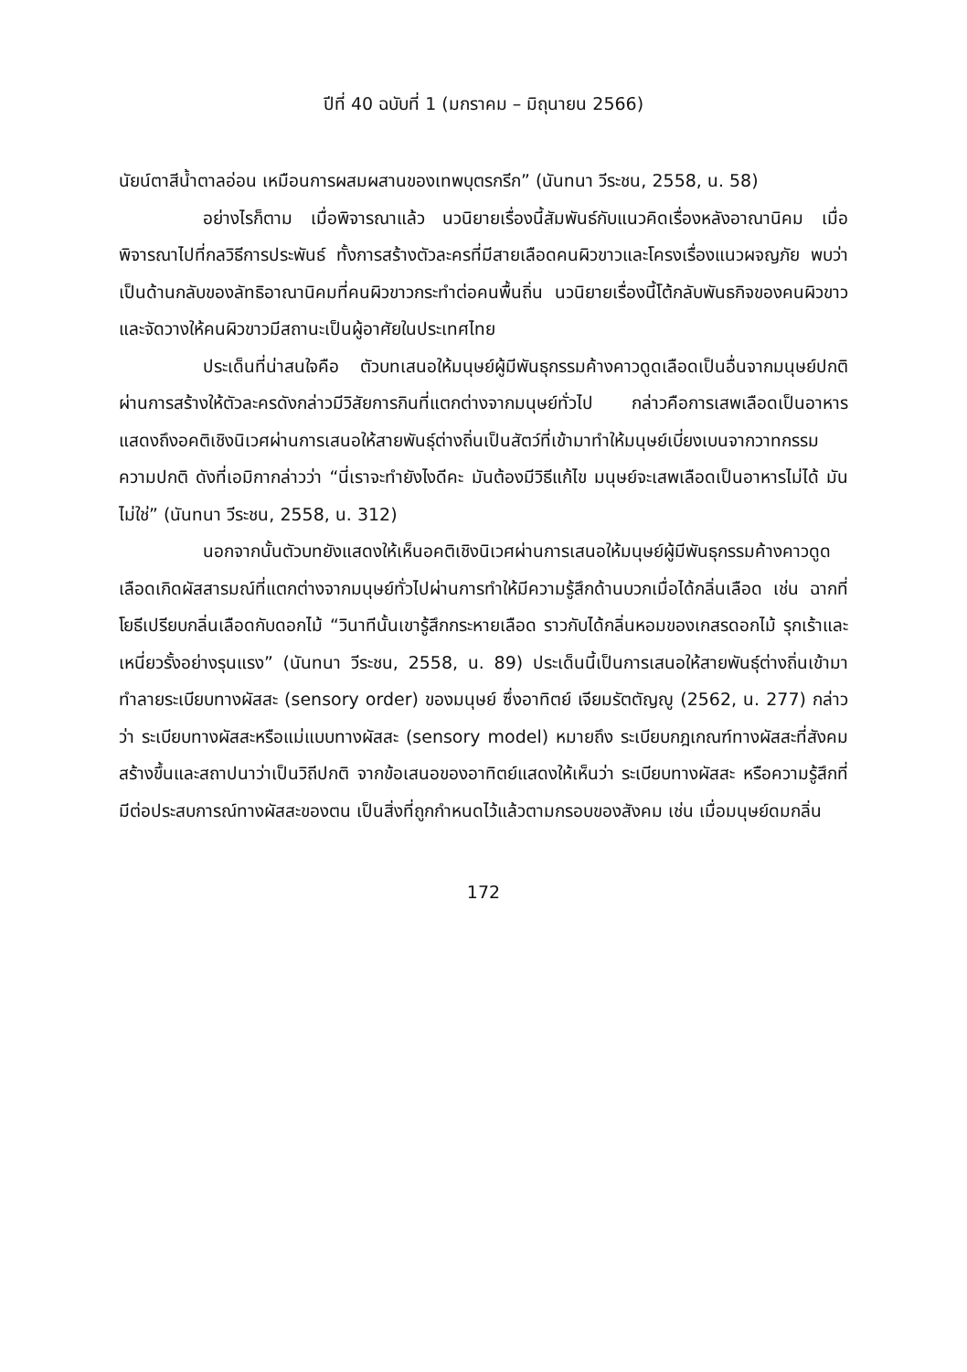ปีที่ 40 ฉบับที่ 1 (มกราคม – มิถุนายน 2566)
นัยน์ตาสีน้ำตาลอ่อน เหมือนการผสมผสานของเทพบุตรกรีก” (นันทนา วีระชน, 2558, น. 58)
อย่างไรก็ตาม เมื่อพิจารณาแล้ว นวนิยายเรื่องนี้สัมพันธ์กับแนวคิดเรื่องหลังอาณานิคม เมื่อพิจารณาไปที่กลวิธีการประพันธ์ ทั้งการสร้างตัวละครที่มีสายเลือดคนผิวขาวและโครงเรื่องแนวผจญภัย พบว่า เป็นด้านกลับของลัทธิอาณานิคมที่คนผิวขาวกระทำต่อคนพื้นถิ่น นวนิยายเรื่องนี้โต้กลับพันธกิจของคนผิวขาว และจัดวางให้คนผิวขาวมีสถานะเป็นผู้อาศัยในประเทศไทย
ประเด็นที่น่าสนใจคือ ตัวบทเสนอให้มนุษย์ผู้มีพันธุกรรมค้างคาวดูดเลือดเป็นอื่นจากมนุษย์ปกติ ผ่านการสร้างให้ตัวละครดังกล่าวมีวิสัยการกินที่แตกต่างจากมนุษย์ทั่วไป กล่าวคือการเสพเลือดเป็นอาหาร แสดงถึงอคติเชิงนิเวศผ่านการเสนอให้สายพันธุ์ต่างถิ่นเป็นสัตว์ที่เข้ามาทำให้มนุษย์เบี่ยงเบนจากวาทกรรมความปกติ ดังที่เอมิกากล่าวว่า “นี่เราจะทำยังไงดีคะ มันต้องมีวิธีแก้ไข มนุษย์จะเสพเลือดเป็นอาหารไม่ได้ มันไม่ใช่” (นันทนา วีระชน, 2558, น. 312)
นอกจากนั้นตัวบทยังแสดงให้เห็นอคติเชิงนิเวศผ่านการเสนอให้มนุษย์ผู้มีพันธุกรรมค้างคาวดูดเลือดเกิดผัสสารมณ์ที่แตกต่างจากมนุษย์ทั่วไปผ่านการทำให้มีความรู้สึกด้านบวกเมื่อได้กลิ่นเลือด เช่น ฉากที่โยธีเปรียบกลิ่นเลือดกับดอกไม้ “วินาทีนั้นเขารู้สึกกระหายเลือด ราวกับได้กลิ่นหอมของเกสรดอกไม้ รุกเร้าและเหนี่ยวรั้งอย่างรุนแรง” (นันทนา วีระชน, 2558, น. 89) ประเด็นนี้เป็นการเสนอให้สายพันธุ์ต่างถิ่นเข้ามาทำลายระเบียบทางผัสสะ (sensory order) ของมนุษย์ ซึ่งอาทิตย์ เจียมรัตตัญญู (2562, น. 277) กล่าวว่า ระเบียบทางผัสสะหรือแม่แบบทางผัสสะ (sensory model) หมายถึง ระเบียบกฎเกณฑ์ทางผัสสะที่สังคมสร้างขึ้นและสถาปนาว่าเป็นวิถีปกติ จากข้อเสนอของอาทิตย์แสดงให้เห็นว่า ระเบียบทางผัสสะ หรือความรู้สึกที่มีต่อประสบการณ์ทางผัสสะของตน เป็นสิ่งที่ถูกกำหนดไว้แล้วตามกรอบของสังคม เช่น เมื่อมนุษย์ดมกลิ่น
172